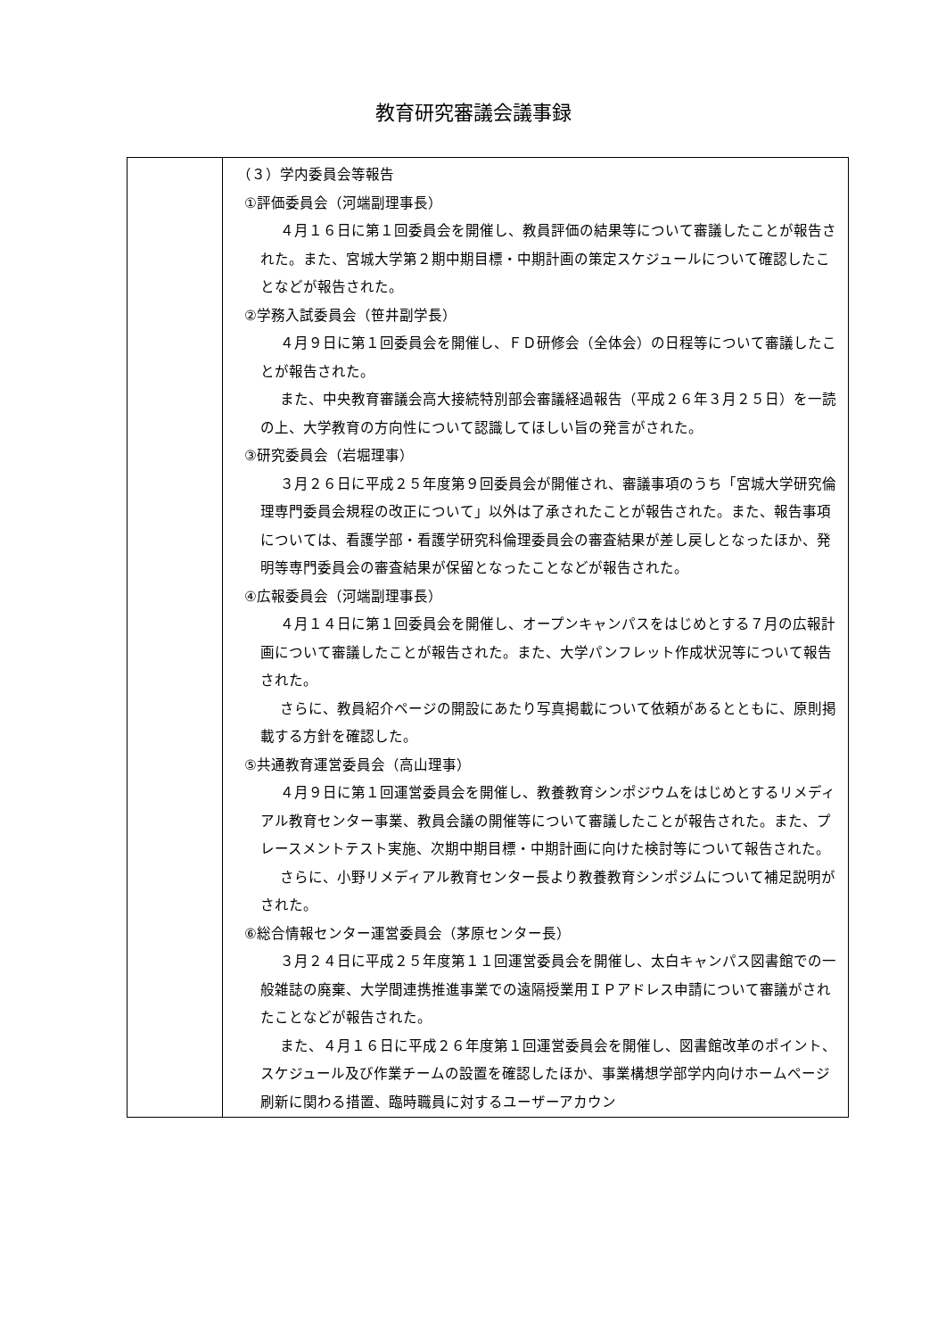教育研究審議会議事録
| | （３）学内委員会等報告 ①評価委員会（河端副理事長） ４月１６日に第１回委員会を開催し、教員評価の結果等について審議したことが報告された。また、宮城大学第２期中期目標・中期計画の策定スケジュールについて確認したことなどが報告された。 ②学務入試委員会（笹井副学長） ４月９日に第１回委員会を開催し、ＦＤ研修会（全体会）の日程等について審議したことが報告された。 また、中央教育審議会高大接続特別部会審議経過報告（平成２６年３月２５日）を一読の上、大学教育の方向性について認識してほしい旨の発言がされた。 ③研究委員会（岩堀理事） ３月２６日に平成２５年度第９回委員会が開催され、審議事項のうち「宮城大学研究倫理専門委員会規程の改正について」以外は了承されたことが報告された。また、報告事項については、看護学部・看護学研究科倫理委員会の審査結果が差し戻しとなったほか、発明等専門委員会の審査結果が保留となったことなどが報告された。 ④広報委員会（河端副理事長） ４月１４日に第１回委員会を開催し、オープンキャンパスをはじめとする７月の広報計画について審議したことが報告された。また、大学パンフレット作成状況等について報告された。 さらに、教員紹介ページの開設にあたり写真掲載について依頼があるとともに、原則掲載する方針を確認した。 ⑤共通教育運営委員会（高山理事） ４月９日に第１回運営委員会を開催し、教養教育シンポジウムをはじめとするリメディアル教育センター事業、教員会議の開催等について審議したことが報告された。また、プレースメントテスト実施、次期中期目標・中期計画に向けた検討等について報告された。 さらに、小野リメディアル教育センター長より教養教育シンポジムについて補足説明がされた。 ⑥総合情報センター運営委員会（茅原センター長） ３月２４日に平成２５年度第１１回運営委員会を開催し、太白キャンパス図書館での一般雑誌の廃棄、大学間連携推進事業での遠隔授業用ＩＰアドレス申請について審議がされたことなどが報告された。 また、４月１６日に平成２６年度第１回運営委員会を開催し、図書館改革のポイント、スケジュール及び作業チームの設置を確認したほか、事業構想学部学内向けホームページ刷新に関わる措置、臨時職員に対するユーザーアカウン |